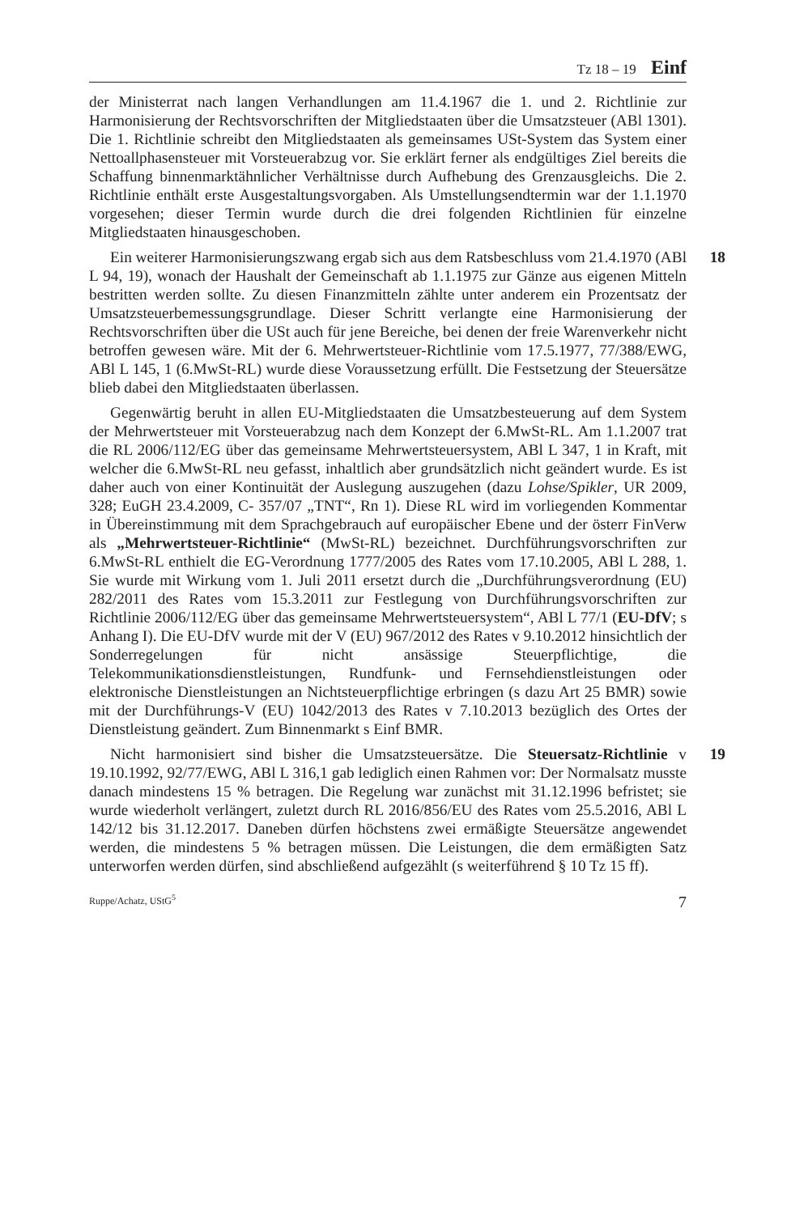Tz 18 – 19 Einf
der Ministerrat nach langen Verhandlungen am 11.4.1967 die 1. und 2. Richtlinie zur Harmonisierung der Rechtsvorschriften der Mitgliedstaaten über die Umsatzsteuer (ABl 1301). Die 1. Richtlinie schreibt den Mitgliedstaaten als gemeinsames USt-System das System einer Nettoallphasensteuer mit Vorsteuerabzug vor. Sie erklärt ferner als endgültiges Ziel bereits die Schaffung binnenmarktähnlicher Verhältnisse durch Aufhebung des Grenzausgleichs. Die 2. Richtlinie enthält erste Ausgestaltungsvorgaben. Als Umstellungsendtermin war der 1.1.1970 vorgesehen; dieser Termin wurde durch die drei folgenden Richtlinien für einzelne Mitgliedstaaten hinausgeschoben.
18 Ein weiterer Harmonisierungszwang ergab sich aus dem Ratsbeschluss vom 21.4.1970 (ABl L 94, 19), wonach der Haushalt der Gemeinschaft ab 1.1.1975 zur Gänze aus eigenen Mitteln bestritten werden sollte. Zu diesen Finanzmitteln zählte unter anderem ein Prozentsatz der Umsatzsteuerbemessungsgrundlage. Dieser Schritt verlangte eine Harmonisierung der Rechtsvorschriften über die USt auch für jene Bereiche, bei denen der freie Warenverkehr nicht betroffen gewesen wäre. Mit der 6. Mehrwertsteuer-Richtlinie vom 17.5.1977, 77/388/EWG, ABl L 145, 1 (6.MwSt-RL) wurde diese Voraussetzung erfüllt. Die Festsetzung der Steuersätze blieb dabei den Mitgliedstaaten überlassen.
Gegenwärtig beruht in allen EU-Mitgliedstaaten die Umsatzbesteuerung auf dem System der Mehrwertsteuer mit Vorsteuerabzug nach dem Konzept der 6.MwSt-RL. Am 1.1.2007 trat die RL 2006/112/EG über das gemeinsame Mehrwertsteuersystem, ABl L 347, 1 in Kraft, mit welcher die 6.MwSt-RL neu gefasst, inhaltlich aber grundsätzlich nicht geändert wurde. Es ist daher auch von einer Kontinuität der Auslegung auszugehen (dazu Lohse/Spikler, UR 2009, 328; EuGH 23.4.2009, C- 357/07 „TNT“, Rn 1). Diese RL wird im vorliegenden Kommentar in Übereinstimmung mit dem Sprachgebrauch auf europäischer Ebene und der österr FinVerw als „Mehrwertsteuer-Richtlinie“ (MwSt-RL) bezeichnet. Durchführungsvorschriften zur 6.MwSt-RL enthielt die EG-Verordnung 1777/2005 des Rates vom 17.10.2005, ABl L 288, 1. Sie wurde mit Wirkung vom 1. Juli 2011 ersetzt durch die „Durchführungsverordnung (EU) 282/2011 des Rates vom 15.3.2011 zur Festlegung von Durchführungsvorschriften zur Richtlinie 2006/112/EG über das gemeinsame Mehrwertsteuersystem“, ABl L 77/1 (EU-DfV; s Anhang I). Die EU-DfV wurde mit der V (EU) 967/2012 des Rates v 9.10.2012 hinsichtlich der Sonderregelungen für nicht ansässige Steuerpflichtige, die Telekommunikationsdienstleistungen, Rundfunk- und Fernsehdienstleistungen oder elektronische Dienstleistungen an Nichtsteuerpflichtige erbringen (s dazu Art 25 BMR) sowie mit der Durchführungs-V (EU) 1042/2013 des Rates v 7.10.2013 bezüglich des Ortes der Dienstleistung geändert. Zum Binnenmarkt s Einf BMR.
19 Nicht harmonisiert sind bisher die Umsatzsteuersätze. Die Steuersatz-Richtlinie v 19.10.1992, 92/77/EWG, ABl L 316,1 gab lediglich einen Rahmen vor: Der Normalsatz musste danach mindestens 15 % betragen. Die Regelung war zunächst mit 31.12.1996 befristet; sie wurde wiederholt verlängert, zuletzt durch RL 2016/856/EU des Rates vom 25.5.2016, ABl L 142/12 bis 31.12.2017. Daneben dürfen höchstens zwei ermäßigte Steuersätze angewendet werden, die mindestens 5 % betragen müssen. Die Leistungen, die dem ermäßigten Satz unterworfen werden dürfen, sind abschließend aufgezählt (s weiterführend § 10 Tz 15 ff).
Ruppe/Achatz, UStG<sup>5</sup> 7